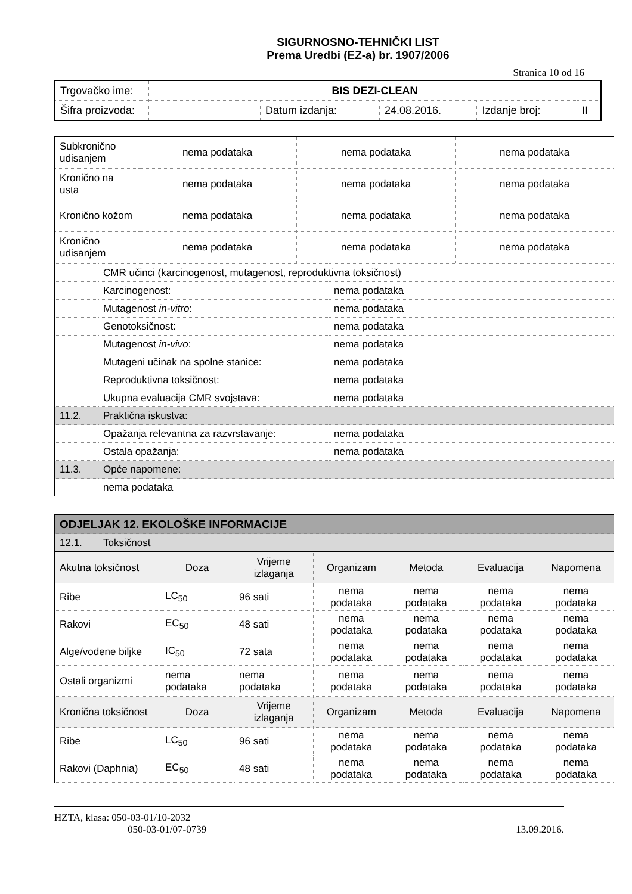SIGURNOSNO-TEHNIČKI LIST
Prema Uredbi (EZ-a) br. 1907/2006
Stranica 10 od 16
| Trgovačko ime: | BIS DEZI-CLEAN | | | | |
| Šifra proizvoda: | | Datum izdanja: | 24.08.2016. | Izdanje broj: | II |
| Subkronično udisanjem | nema podataka | nema podataka | nema podataka |
| Kronično na usta | nema podataka | nema podataka | nema podataka |
| Kronično kožom | nema podataka | nema podataka | nema podataka |
| Kronično udisanjem | nema podataka | nema podataka | nema podataka |
| | CMR učinci (karcinogenost, mutagenost, reproduktivna toksičnost) | |
| | Karcinogenost: | nema podataka |
| | Mutagenost in-vitro : | nema podataka |
| | Genotoksičnost: | nema podataka |
| | Mutagenost in-vivo : | nema podataka |
| | Mutageni učinak na spolne stanice: | nema podataka |
| | Reproduktivna toksičnost: | nema podataka |
| | Ukupna evaluacija CMR svojstava: | nema podataka |
| 11.2. | Praktična iskustva: | |
| | Opažanja relevantna za razvrstavanje: | nema podataka |
| | Ostala opažanja: | nema podataka |
| 11.3. | Opće napomene: | |
| | nema podataka | |
| ODJELJAK 12. EKOLOŠKE INFORMACIJE | |
| 12.1. | Toksičnost |
| Akutna toksičnost | Doza | Vrijeme izlaganja | Organizam | Metoda | Evaluacija | Napomena |
| --- | --- | --- | --- | --- | --- | --- |
| Ribe | LC<sub>50</sub> | 96 sati | nema podataka | nema podataka | nema podataka | nema podataka |
| Rakovi | EC<sub>50</sub> | 48 sati | nema podataka | nema podataka | nema podataka | nema podataka |
| Alge/vodene biljke | IC<sub>50</sub> | 72 sata | nema podataka | nema podataka | nema podataka | nema podataka |
| Ostali organizmi | nema podataka | nema podataka | nema podataka | nema podataka | nema podataka | nema podataka |
| Kronična toksičnost | Doza | Vrijeme izlaganja | Organizam | Metoda | Evaluacija | Napomena |
| Ribe | LC<sub>50</sub> | 96 sati | nema podataka | nema podataka | nema podataka | nema podataka |
| Rakovi (Daphnia) | EC<sub>50</sub> | 48 sati | nema podataka | nema podataka | nema podataka | nema podataka |
HZTA, klasa: 050-03-01/10-2032
050-03-01/07-0739 13.09.2016.